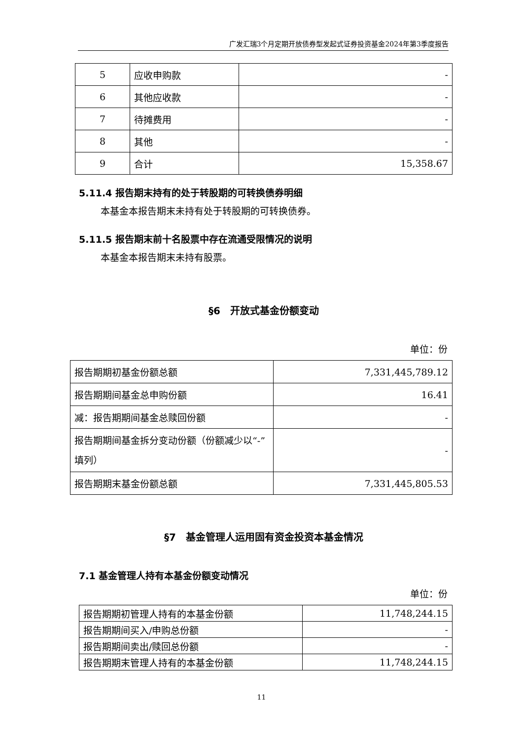广发汇瑞3个月定期开放债券型发起式证券投资基金2024年第3季度报告
| 5 | 应收申购款 | - |
| 6 | 其他应收款 | - |
| 7 | 待摊费用 | - |
| 8 | 其他 | - |
| 9 | 合计 | 15,358.67 |
5.11.4 报告期末持有的处于转股期的可转换债券明细
本基金本报告期末未持有处于转股期的可转换债券。
5.11.5 报告期末前十名股票中存在流通受限情况的说明
本基金本报告期末未持有股票。
§6　开放式基金份额变动
单位：份
| 报告期期初基金份额总额 | 7,331,445,789.12 |
| 报告期期间基金总申购份额 | 16.41 |
| 减：报告期期间基金总赎回份额 | - |
| 报告期期间基金拆分变动份额（份额减少以“-”填列） | - |
| 报告期期末基金份额总额 | 7,331,445,805.53 |
§7　基金管理人运用固有资金投资本基金情况
7.1 基金管理人持有本基金份额变动情况
单位：份
| 报告期期初管理人持有的本基金份额 | 11,748,244.15 |
| 报告期期间买入/申购总份额 | - |
| 报告期期间卖出/赎回总份额 | - |
| 报告期期末管理人持有的本基金份额 | 11,748,244.15 |
11